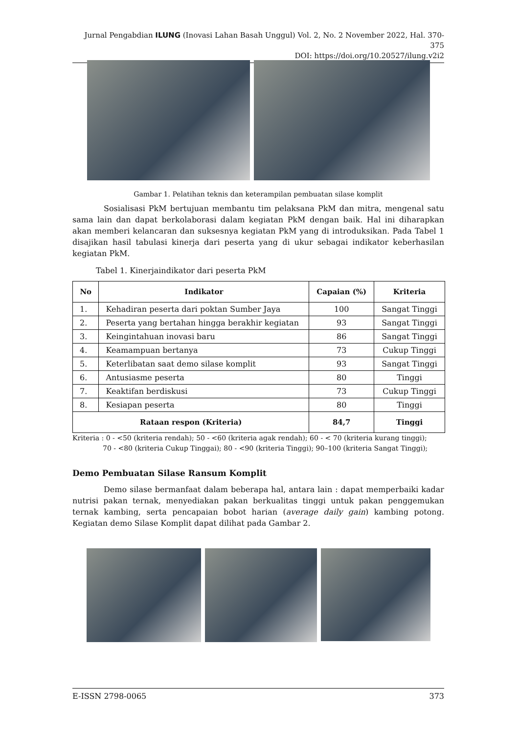Jurnal Pengabdian ILUNG (Inovasi Lahan Basah Unggul) Vol. 2, No. 2 November 2022, Hal. 370-375
DOI: https://doi.org/10.20527/ilung.v2i2
Gambar 1. Pelatihan teknis dan keterampilan pembuatan silase komplit
Sosialisasi PkM bertujuan membantu tim pelaksana PkM dan mitra, mengenal satu sama lain dan dapat berkolaborasi dalam kegiatan PkM dengan baik. Hal ini diharapkan akan memberi kelancaran dan suksesnya kegiatan PkM yang di introduksikan. Pada Tabel 1 disajikan hasil tabulasi kinerja dari peserta yang di ukur sebagai indikator keberhasilan kegiatan PkM.
Tabel 1. Kinerjaindikator dari peserta PkM
| No | Indikator | Capaian (%) | Kriteria |
| --- | --- | --- | --- |
| 1. | Kehadiran peserta dari poktan Sumber Jaya | 100 | Sangat Tinggi |
| 2. | Peserta yang bertahan hingga berakhir kegiatan | 93 | Sangat Tinggi |
| 3. | Keingintahuan inovasi baru | 86 | Sangat Tinggi |
| 4. | Keamampuan bertanya | 73 | Cukup Tinggi |
| 5. | Keterlibatan saat demo silase komplit | 93 | Sangat Tinggi |
| 6. | Antusiasme peserta | 80 | Tinggi |
| 7. | Keaktifan berdiskusi | 73 | Cukup Tinggi |
| 8. | Kesiapan peserta | 80 | Tinggi |
| Rataan respon (Kriteria) | | 84,7 | Tinggi |
Kriteria : 0 - <50 (kriteria rendah); 50 - <60 (kriteria agak rendah); 60 - < 70 (kriteria kurang tinggi);
70 - <80 (kriteria Cukup Tinggai); 80 - <90 (kriteria Tinggi); 90–100 (kriteria Sangat Tinggi);
Demo Pembuatan Silase Ransum Komplit
Demo silase bermanfaat dalam beberapa hal, antara lain : dapat memperbaiki kadar nutrisi pakan ternak, menyediakan pakan berkualitas tinggi untuk pakan penggemukan ternak kambing, serta pencapaian bobot harian (average daily gain) kambing potong. Kegiatan demo Silase Komplit dapat dilihat pada Gambar 2.
E-ISSN 2798-0065 373